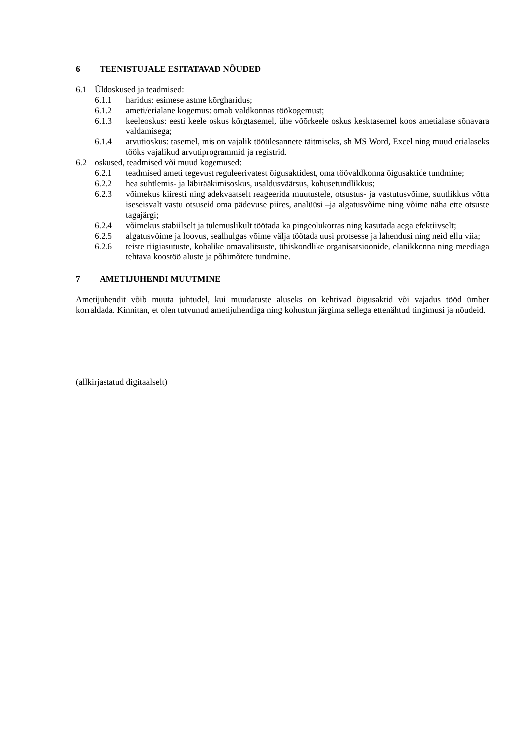6 TEENISTUJALE ESITATAVAD NÕUDED
6.1 Üldoskused ja teadmised:
6.1.1 haridus: esimese astme kõrgharidus;
6.1.2 ameti/erialane kogemus: omab valdkonnas töökogemust;
6.1.3 keeleoskus: eesti keele oskus kõrgtasemel, ühe võõrkeele oskus kesktasemel koos ametialase sõnavara valdamisega;
6.1.4 arvutioskus: tasemel, mis on vajalik tööülesannete täitmiseks, sh MS Word, Excel ning muud erialaseks tööks vajalikud arvutiprogrammid ja registrid.
6.2 oskused, teadmised või muud kogemused:
6.2.1 teadmised ameti tegevust reguleerivatest õigusaktidest, oma töövaldkonna õigusaktide tundmine;
6.2.2 hea suhtlemis- ja läbirääkimisoskus, usaldusväärsus, kohusetundlikkus;
6.2.3 võimekus kiiresti ning adekvaatselt reageerida muutustele, otsustus- ja vastutusvõime, suutlikkus võtta iseseisvalt vastu otsuseid oma pädevuse piires, analüüsi –ja algatusvõime ning võime näha ette otsuste tagajärgi;
6.2.4 võimekus stabiilselt ja tulemuslikult töötada ka pingeolukorras ning kasutada aega efektiivselt;
6.2.5 algatusvõime ja loovus, sealhulgas võime välja töötada uusi protsesse ja lahendusi ning neid ellu viia;
6.2.6 teiste riigiasutuste, kohalike omavalitsuste, ühiskondlike organisatsioonide, elanikkonna ning meediaga tehtava koostöö aluste ja põhimõtete tundmine.
7 AMETIJUHENDI MUUTMINE
Ametijuhendit võib muuta juhtudel, kui muudatuste aluseks on kehtivad õigusaktid või vajadus tööd ümber korraldada. Kinnitan, et olen tutvunud ametijuhendiga ning kohustun järgima sellega ettenähtud tingimusi ja nõudeid.
(allkirjastatud digitaalselt)